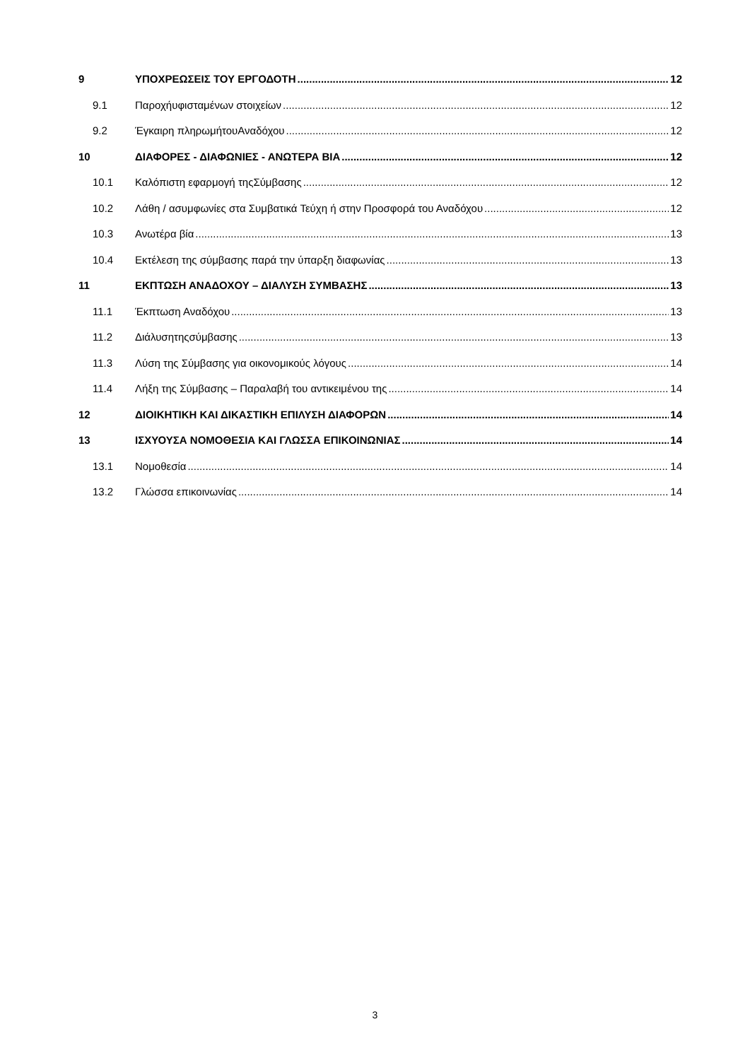9 ΥΠΟΧΡΕΩΣΕΙΣ ΤΟΥ ΕΡΓΟΔΟΤΗ 12
9.1 Παροχήυφισταμένων στοιχείων 12
9.2 Έγκαιρη πληρωμήτουΑναδόχου 12
10 ΔΙΑΦΟΡΕΣ - ΔΙΑΦΩΝΙΕΣ - ΑΝΩΤΕΡΑ ΒΙΑ 12
10.1 Καλόπιστη εφαρμογή τηςΣύμβασης 12
10.2 Λάθη / ασυμφωνίες στα Συμβατικά Τεύχη ή στην Προσφορά του Αναδόχου 12
10.3 Ανωτέρα βία 13
10.4 Εκτέλεση της σύμβασης παρά την ύπαρξη διαφωνίας 13
11 ΕΚΠΤΩΣΗ ΑΝΑΔΟΧΟΥ – ΔΙΑΛΥΣΗ ΣΥΜΒΑΣΗΣ 13
11.1 Έκπτωση Αναδόχου 13
11.2 Διάλυσητηςσύμβασης 13
11.3 Λύση της Σύμβασης για οικονομικούς λόγους 14
11.4 Λήξη της Σύμβασης – Παραλαβή του αντικειμένου της 14
12 ΔΙΟΙΚΗΤΙΚΗ ΚΑΙ ΔΙΚΑΣΤΙΚΗ ΕΠΙΛΥΣΗ ΔΙΑΦΟΡΩΝ 14
13 ΙΣΧΥΟΥΣΑ ΝΟΜΟΘΕΣΙΑ ΚΑΙ ΓΛΩΣΣΑ ΕΠΙΚΟΙΝΩΝΙΑΣ 14
13.1 Νομοθεσία 14
13.2 Γλώσσα επικοινωνίας 14
3